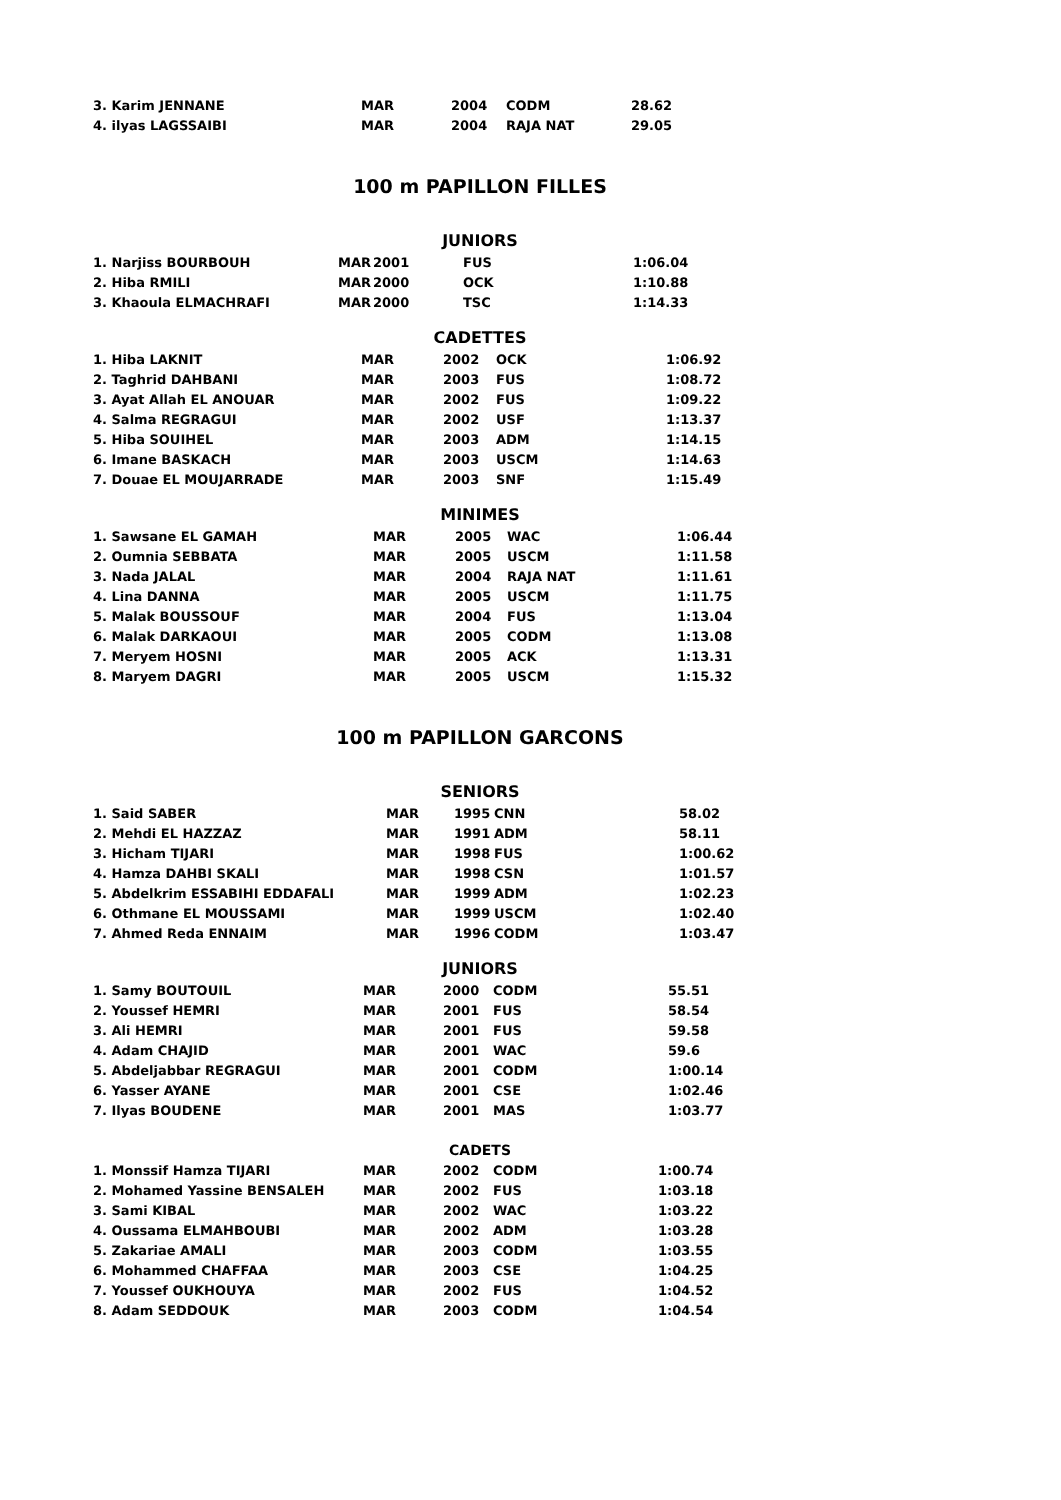| 3. Karim JENNANE | MAR | 2004 | CODM | 28.62 |
| 4. ilyas LAGSSAIBI | MAR | 2004 | RAJA NAT | 29.05 |
100 m PAPILLON FILLES
JUNIORS
| 1. Narjiss BOURBOUH | MAR | 2001 | FUS | 1:06.04 |
| 2. Hiba RMILI | MAR | 2000 | OCK | 1:10.88 |
| 3. Khaoula ELMACHRAFI | MAR | 2000 | TSC | 1:14.33 |
CADETTES
| 1. Hiba LAKNIT | MAR | 2002 | OCK | 1:06.92 |
| 2. Taghrid DAHBANI | MAR | 2003 | FUS | 1:08.72 |
| 3. Ayat Allah EL ANOUAR | MAR | 2002 | FUS | 1:09.22 |
| 4. Salma REGRAGUI | MAR | 2002 | USF | 1:13.37 |
| 5. Hiba SOUIHEL | MAR | 2003 | ADM | 1:14.15 |
| 6. Imane BASKACH | MAR | 2003 | USCM | 1:14.63 |
| 7. Douae EL MOUJARRADE | MAR | 2003 | SNF | 1:15.49 |
MINIMES
| 1. Sawsane EL GAMAH | MAR | 2005 | WAC | 1:06.44 |
| 2. Oumnia SEBBATA | MAR | 2005 | USCM | 1:11.58 |
| 3. Nada JALAL | MAR | 2004 | RAJA NAT | 1:11.61 |
| 4. Lina DANNA | MAR | 2005 | USCM | 1:11.75 |
| 5. Malak BOUSSOUF | MAR | 2004 | FUS | 1:13.04 |
| 6. Malak DARKAOUI | MAR | 2005 | CODM | 1:13.08 |
| 7. Meryem HOSNI | MAR | 2005 | ACK | 1:13.31 |
| 8. Maryem DAGRI | MAR | 2005 | USCM | 1:15.32 |
100 m PAPILLON GARCONS
SENIORS
| 1. Said SABER | MAR | 1995 | CNN | 58.02 |
| 2. Mehdi EL HAZZAZ | MAR | 1991 | ADM | 58.11 |
| 3. Hicham TIJARI | MAR | 1998 | FUS | 1:00.62 |
| 4. Hamza DAHBI SKALI | MAR | 1998 | CSN | 1:01.57 |
| 5. Abdelkrim ESSABIHI EDDAFALI | MAR | 1999 | ADM | 1:02.23 |
| 6. Othmane EL MOUSSAMI | MAR | 1999 | USCM | 1:02.40 |
| 7. Ahmed Reda ENNAIM | MAR | 1996 | CODM | 1:03.47 |
JUNIORS
| 1. Samy BOUTOUIL | MAR | 2000 | CODM | 55.51 |
| 2. Youssef HEMRI | MAR | 2001 | FUS | 58.54 |
| 3. Ali HEMRI | MAR | 2001 | FUS | 59.58 |
| 4. Adam CHAJID | MAR | 2001 | WAC | 59.6 |
| 5. Abdeljabbar REGRAGUI | MAR | 2001 | CODM | 1:00.14 |
| 6. Yasser AYANE | MAR | 2001 | CSE | 1:02.46 |
| 7. Ilyas BOUDENE | MAR | 2001 | MAS | 1:03.77 |
CADETS
| 1. Monssif Hamza TIJARI | MAR | 2002 | CODM | 1:00.74 |
| 2. Mohamed Yassine BENSALEH | MAR | 2002 | FUS | 1:03.18 |
| 3. Sami KIBAL | MAR | 2002 | WAC | 1:03.22 |
| 4. Oussama ELMAHBOUBI | MAR | 2002 | ADM | 1:03.28 |
| 5. Zakariae AMALI | MAR | 2003 | CODM | 1:03.55 |
| 6. Mohammed CHAFFAA | MAR | 2003 | CSE | 1:04.25 |
| 7. Youssef OUKHOUYA | MAR | 2002 | FUS | 1:04.52 |
| 8. Adam SEDDOUK | MAR | 2003 | CODM | 1:04.54 |